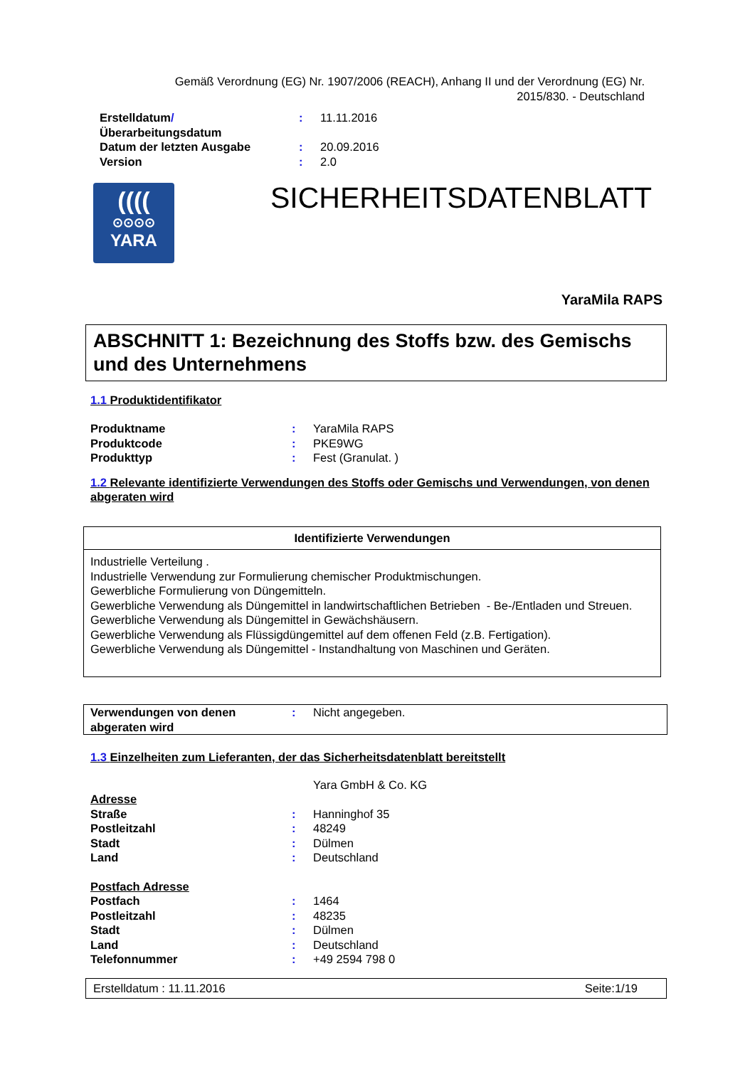Gemäß Verordnung (EG) Nr. 1907/2006 (REACH), Anhang II und der Verordnung (EG) Nr. 2015/830. - Deutschland
| Erstelldatum / Überarbeitungsdatum | : | 11.11.2016 |
| Datum der letzten Ausgabe | : | 20.09.2016 |
| Version | : | 2.0 |
((((
⊙⊙⊙⊙
YARA
SICHERHEITSDATENBLATT
YaraMila RAPS
ABSCHNITT 1: Bezeichnung des Stoffs bzw. des Gemischs und des Unternehmens
1.1 Produktidentifikator
| Produktname | : | YaraMila RAPS |
| Produktcode | : | PKE9WG |
| Produkttyp | : | Fest (Granulat. ) |
1.2 Relevante identifizierte Verwendungen des Stoffs oder Gemischs und Verwendungen, von denen abgeraten wird
| Identifizierte Verwendungen |
| --- |
| Industrielle Verteilung . Industrielle Verwendung zur Formulierung chemischer Produktmischungen. Gewerbliche Formulierung von Düngemitteln. Gewerbliche Verwendung als Düngemittel in landwirtschaftlichen Betrieben - Be-/Entladen und Streuen. Gewerbliche Verwendung als Düngemittel in Gewächshäusern. Gewerbliche Verwendung als Flüssigdüngemittel auf dem offenen Feld (z.B. Fertigation). Gewerbliche Verwendung als Düngemittel - Instandhaltung von Maschinen und Geräten. |
| Verwendungen von denen abgeraten wird | : | Nicht angegeben. |
1.3 Einzelheiten zum Lieferanten, der das Sicherheitsdatenblatt bereitstellt
Yara GmbH & Co. KG
| Adresse | | |
| Straße | : | Hanninghof 35 |
| Postleitzahl | : | 48249 |
| Stadt | : | Dülmen |
| Land | : | Deutschland |
| Postfach Adresse | | |
| Postfach | : | 1464 |
| Postleitzahl | : | 48235 |
| Stadt | : | Dülmen |
| Land | : | Deutschland |
| Telefonnummer | : | +49 2594 798 0 |
Erstelldatum : 11.11.2016 Seite:1/19